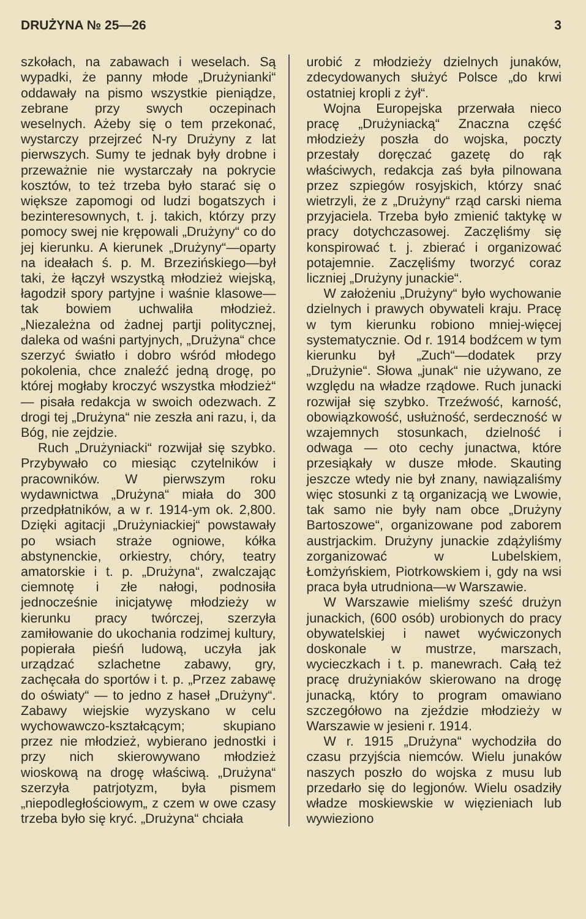DRUŻYNA № 25—26 3
szkołach, na zabawach i weselach. Są wypadki, że panny młode „Drużynianki“ oddawały na pismo wszystkie pieniądze, zebrane przy swych oczepinach weselnych. Ażeby się o tem przekonać, wystarczy przejrzeć N-ry Drużyny z lat pierwszych. Sumy te jednak były drobne i przeważnie nie wystarczały na pokrycie kosztów, to też trzeba było starać się o większe zapomogi od ludzi bogatszych i bezinteresownych, t. j. takich, którzy przy pomocy swej nie krępowali „Drużyny“ co do jej kierunku. A kierunek „Drużyny“—oparty na ideałach ś. p. M. Brzezińskiego—był taki, że łączył wszystką młodzież wiejską, łagodził spory partyjne i waśnie klasowe—tak bowiem uchwaliła młodzież. „Niezależna od żadnej partji politycznej, daleka od waśni partyjnych, „Drużyna“ chce szerzyć światło i dobro wśród młodego pokolenia, chce znaleźć jedną drogę, po której mogłaby kroczyć wszystka młodzież“ — pisała redakcja w swoich odezwach. Z drogi tej „Drużyna“ nie zeszła ani razu, i, da Bóg, nie zejdzie.
Ruch „Drużyniacki“ rozwijał się szybko. Przybywało co miesiąc czytelników i pracowników. W pierwszym roku wydawnictwa „Drużyna“ miała do 300 przedpłatników, a w r. 1914-ym ok. 2,800. Dzięki agitacji „Drużyniackiej“ powstawały po wsiach straże ogniowe, kółka abstynenckie, orkiestry, chóry, teatry amatorskie i t. p. „Drużyna“, zwalczając ciemnotę i złe nałogi, podnosiła jednocześnie inicjatywę młodzieży w kierunku pracy twórczej, szerzyła zamiłowanie do ukochania rodzimej kultury, popierała pieśń ludową, uczyła jak urządzać szlachetne zabawy, gry, zachęcała do sportów i t. p. „Przez zabawę do oświaty“ — to jedno z haseł „Drużyny“. Zabawy wiejskie wyzyskano w celu wychowawczo-kształcącym; skupiano przez nie młodzież, wybierano jednostki i przy nich skierowywano młodzież wioskową na drogę właściwą. „Drużyna“ szerzyła patrjotyzm, była pismem „niepodległościowym„ z czem w owe czasy trzeba było się kryć. „Drużyna“ chciała
urobić z młodzieży dzielnych junaków, zdecydowanych służyć Polsce „do krwi ostatniej kropli z żył“.
Wojna Europejska przerwała nieco pracę „Drużyniacką“ Znaczna część młodzieży poszła do wojska, poczty przestały doręczać gazetę do rąk właściwych, redakcja zaś była pilnowana przez szpiegów rosyjskich, którzy snać wietrzyli, że z „Drużyny“ rząd carski niema przyjaciela. Trzeba było zmienić taktykę w pracy dotychczasowej. Zaczęliśmy się konspirować t. j. zbierać i organizować potajemnie. Zaczęliśmy tworzyć coraz liczniej „Drużyny junackie“.
W założeniu „Drużyny“ było wychowanie dzielnych i prawych obywateli kraju. Pracę w tym kierunku robiono mniej-więcej systematycznie. Od r. 1914 bodźcem w tym kierunku był „Zuch“—dodatek przy „Drużynie“. Słowa „junak“ nie używano, ze względu na władze rządowe. Ruch junacki rozwijał się szybko. Trzeźwość, karność, obowiązkowość, usłużność, serdeczność w wzajemnych stosunkach, dzielność i odwaga — oto cechy junactwa, które przesiąkały w dusze młode. Skauting jeszcze wtedy nie był znany, nawiązaliśmy więc stosunki z tą organizacją we Lwowie, tak samo nie były nam obce „Drużyny Bartoszowe“, organizowane pod zaborem austrjackim. Drużyny junackie zdążyliśmy zorganizować w Lubelskiem, Łomżyńskiem, Piotrkowskiem i, gdy na wsi praca była utrudniona—w Warszawie.
W Warszawie mieliśmy sześć drużyn junackich, (600 osób) urobionych do pracy obywatelskiej i nawet wyćwiczonych doskonale w mustrze, marszach, wycieczkach i t. p. manewrach. Całą też pracę drużyniaków skierowano na drogę junacką, który to program omawiano szczegółowo na zjeździe młodzieży w Warszawie w jesieni r. 1914.
W r. 1915 „Drużyna“ wychodziła do czasu przyjścia niemców. Wielu junaków naszych poszło do wojska z musu lub przedarło się do legjonów. Wielu osadziły władze moskiewskie w więzieniach lub wywieziono